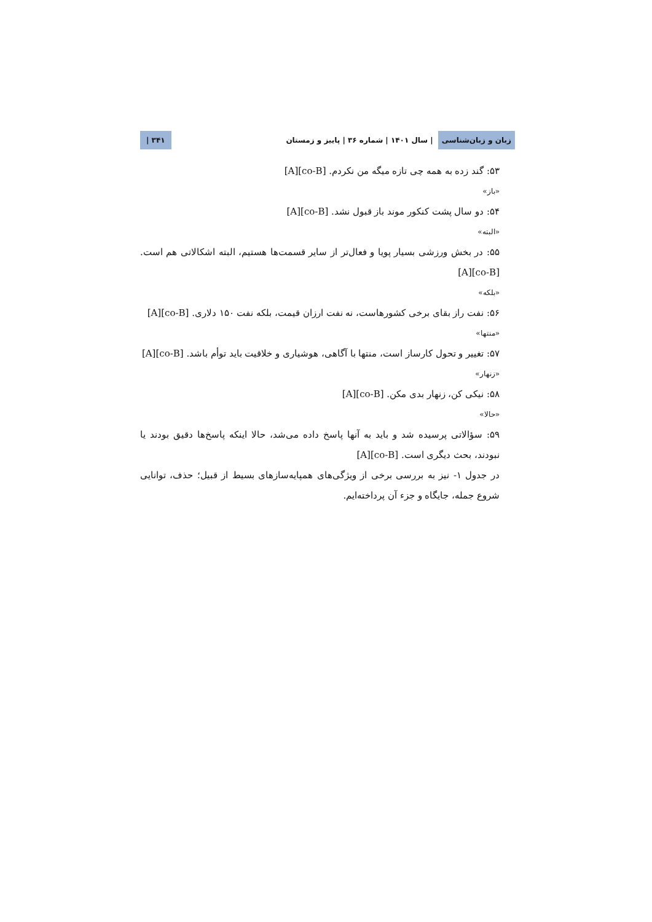زبان و زبان‌شناسی | سال ۱۴۰۱ | شماره ۳۶ | پاییز و زمستان ۳۴۱ |
۵۳: گند زده به همه چی تازه میگه من نکردم. [A][co-B]
«باز»
۵۴: دو سال پشت کنکور موند باز قبول نشد. [A][co-B]
«البته»
۵۵: در بخش ورزشی بسیار پویا و فعال‌تر از سایر قسمت‌ها هستیم، البته اشکالاتی هم است. [A][co-B]
«بلکه»
۵۶: نفت راز بقای برخی کشورهاست، نه نفت ارزان قیمت، بلکه نفت ۱۵۰ دلاری. [A][co-B]
«منتها»
۵۷: تغییر و تحول کارساز است، منتها با آگاهی، هوشیاری و خلاقیت باید توأم باشد. [A][co-B]
«زنهار»
۵۸: نیکی کن، زنهار بدی مکن. [A][co-B]
«حالا»
۵۹: سؤالاتی پرسیده شد و باید به آنها پاسخ داده می‌شد، حالا اینکه پاسخ‌ها دقیق بودند یا نبودند، بحث دیگری است. [A][co-B]
در جدول ۱- نیز به بررسی برخی از ویژگی‌های همپایه‌سازهای بسیط از قبیل؛ حذف، توانایی شروع جمله، جایگاه و جزء آن پرداخته‌ایم.